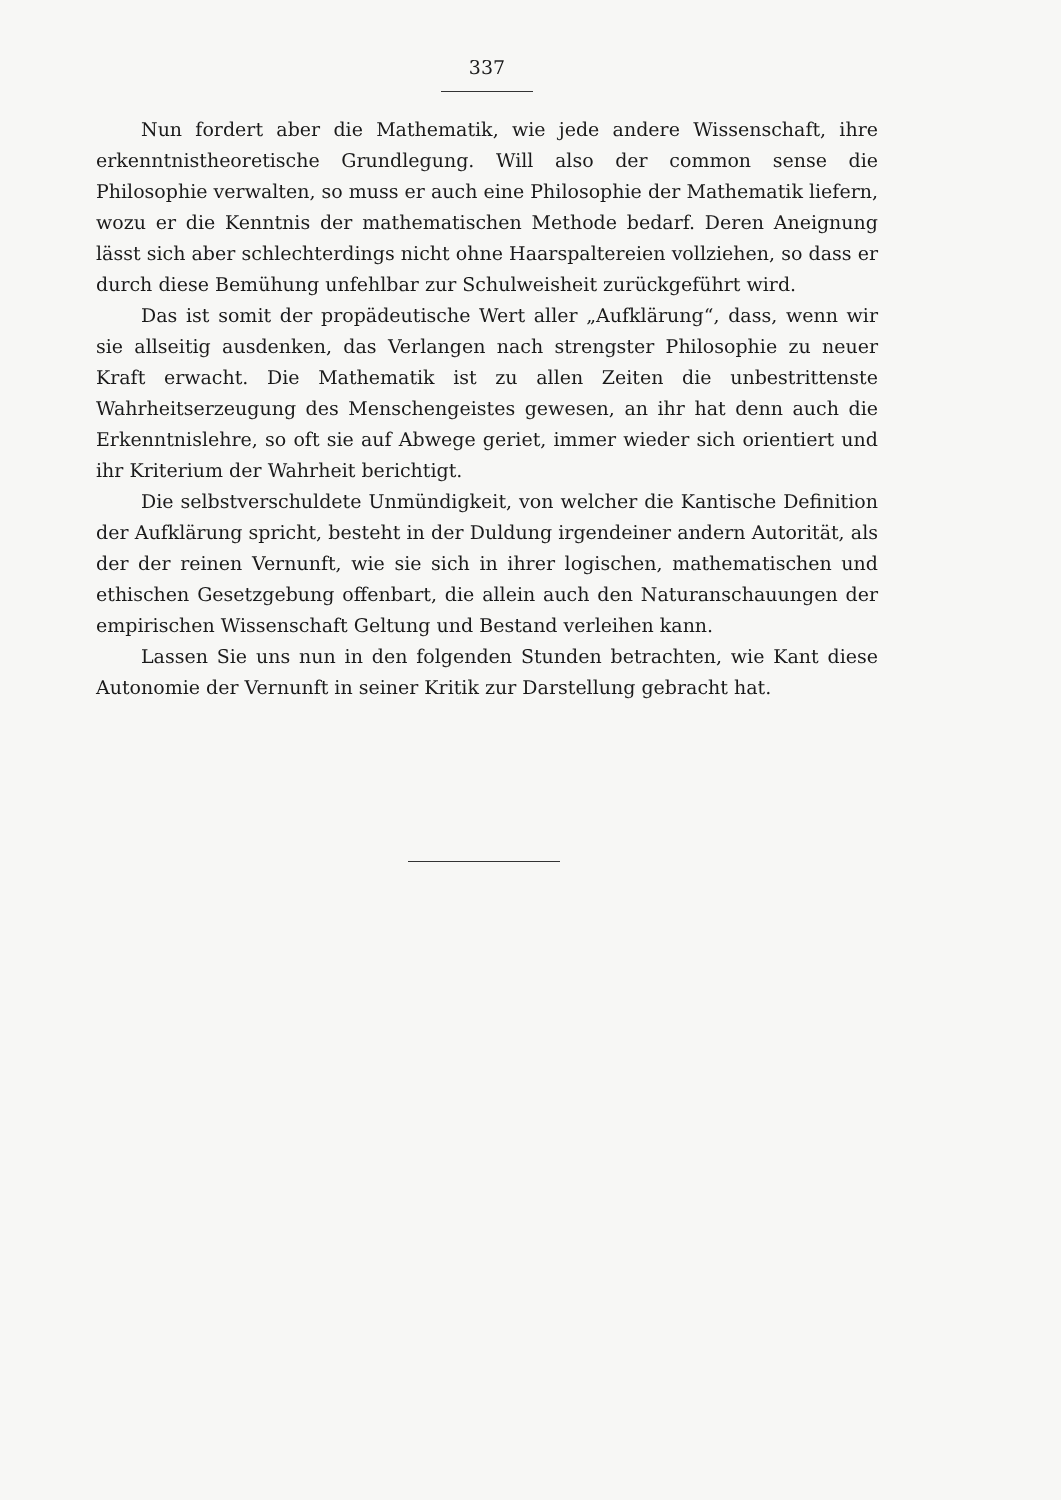337
Nun fordert aber die Mathematik, wie jede andere Wissenschaft, ihre erkenntnistheoretische Grundlegung. Will also der common sense die Philosophie verwalten, so muss er auch eine Philosophie der Mathematik liefern, wozu er die Kenntnis der mathematischen Methode bedarf. Deren Aneignung lässt sich aber schlechterdings nicht ohne Haarspaltereien vollziehen, so dass er durch diese Bemühung unfehlbar zur Schulweisheit zurückgeführt wird.
Das ist somit der propädeutische Wert aller „Aufklärung“, dass, wenn wir sie allseitig ausdenken, das Verlangen nach strengster Philosophie zu neuer Kraft erwacht. Die Mathematik ist zu allen Zeiten die unbestrittenste Wahrheitserzeugung des Menschengeistes gewesen, an ihr hat denn auch die Erkenntnislehre, so oft sie auf Abwege geriet, immer wieder sich orientiert und ihr Kriterium der Wahrheit berichtigt.
Die selbstverschuldete Unmündigkeit, von welcher die Kantische Definition der Aufklärung spricht, besteht in der Duldung irgendeiner andern Autorität, als der der reinen Vernunft, wie sie sich in ihrer logischen, mathematischen und ethischen Gesetzgebung offenbart, die allein auch den Naturanschauungen der empirischen Wissenschaft Geltung und Bestand verleihen kann.
Lassen Sie uns nun in den folgenden Stunden betrachten, wie Kant diese Autonomie der Vernunft in seiner Kritik zur Darstellung gebracht hat.